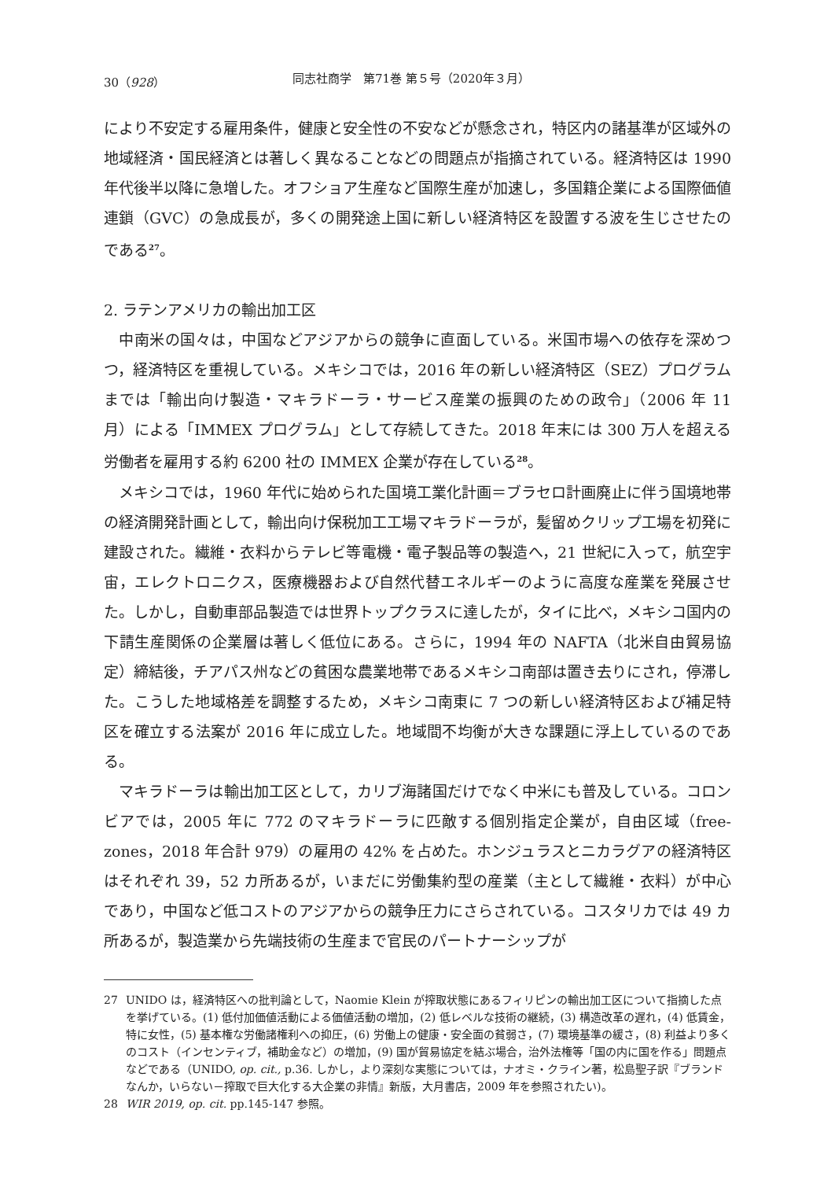30（928） 同志社商学　第71巻 第５号（2020年３月）
により不安定する雇用条件，健康と安全性の不安などが懸念され，特区内の諸基準が区域外の地域経済・国民経済とは著しく異なることなどの問題点が指摘されている。経済特区は 1990 年代後半以降に急増した。オフショア生産など国際生産が加速し，多国籍企業による国際価値連鎖（GVC）の急成長が，多くの開発途上国に新しい経済特区を設置する波を生じさせたのである<sup>27</sup>。
2. ラテンアメリカの輸出加工区
中南米の国々は，中国などアジアからの競争に直面している。米国市場への依存を深めつつ，経済特区を重視している。メキシコでは，2016 年の新しい経済特区（SEZ）プログラムまでは「輸出向け製造・マキラドーラ・サービス産業の振興のための政令」（2006 年 11 月）による「IMMEX プログラム」として存続してきた。2018 年末には 300 万人を超える労働者を雇用する約 6200 社の IMMEX 企業が存在している<sup>28</sup>。
メキシコでは，1960 年代に始められた国境工業化計画＝ブラセロ計画廃止に伴う国境地帯の経済開発計画として，輸出向け保税加工工場マキラドーラが，髪留めクリップ工場を初発に建設された。繊維・衣料からテレビ等電機・電子製品等の製造へ，21 世紀に入って，航空宇宙，エレクトロニクス，医療機器および自然代替エネルギーのように高度な産業を発展させた。しかし，自動車部品製造では世界トップクラスに達したが，タイに比べ，メキシコ国内の下請生産関係の企業層は著しく低位にある。さらに，1994 年の NAFTA（北米自由貿易協定）締結後，チアパス州などの貧困な農業地帯であるメキシコ南部は置き去りにされ，停滞した。こうした地域格差を調整するため，メキシコ南東に 7 つの新しい経済特区および補足特区を確立する法案が 2016 年に成立した。地域間不均衡が大きな課題に浮上しているのである。
マキラドーラは輸出加工区として，カリブ海諸国だけでなく中米にも普及している。コロンビアでは，2005 年に 772 のマキラドーラに匹敵する個別指定企業が，自由区域（free-zones，2018 年合計 979）の雇用の 42% を占めた。ホンジュラスとニカラグアの経済特区はそれぞれ 39，52 カ所あるが，いまだに労働集約型の産業（主として繊維・衣料）が中心であり，中国など低コストのアジアからの競争圧力にさらされている。コスタリカでは 49 カ所あるが，製造業から先端技術の生産まで官民のパートナーシップが
27 UNIDO は，経済特区への批判論として，Naomie Klein が搾取状態にあるフィリピンの輸出加工区について指摘した点を挙げている。(1) 低付加価値活動による価値活動の増加，(2) 低レベルな技術の継続，(3) 構造改革の遅れ，(4) 低賃金，特に女性，(5) 基本権な労働諸権利への抑圧，(6) 労働上の健康・安全面の貧弱さ，(7) 環境基準の緩さ，(8) 利益より多くのコスト（インセンティブ，補助金など）の増加，(9) 国が貿易協定を結ぶ場合，治外法権等「国の内に国を作る」問題点などである（UNIDO, op. cit., p.36. しかし，より深刻な実態については，ナオミ・クライン著，松島聖子訳『ブランドなんか，いらない－搾取で巨大化する大企業の非情』新版，大月書店，2009 年を参照されたい)。
28 WIR 2019, op. cit. pp.145-147 参照。